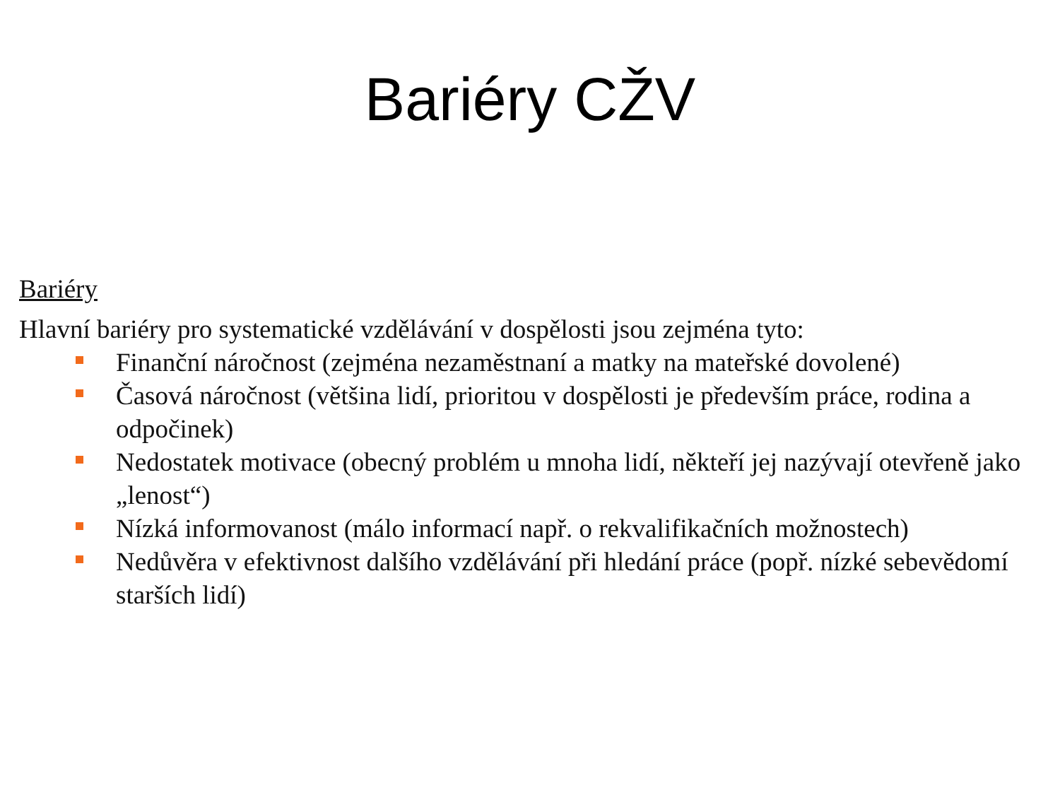Bariéry CŽV
Bariéry
Hlavní bariéry pro systematické vzdělávání v dospělosti jsou zejména tyto:
Finanční náročnost (zejména nezaměstnaní a matky na mateřské dovolené)
Časová náročnost (většina lidí, prioritou v dospělosti je především práce, rodina a odpočinek)
Nedostatek motivace (obecný problém u mnoha lidí, někteří jej nazývají otevřeně jako „lenost“)
Nízká informovanost (málo informací např. o rekvalifikačních možnostech)
Nedůvěra v efektivnost dalšího vzdělávání při hledání práce (popř. nízké sebevědomí starších lidí)